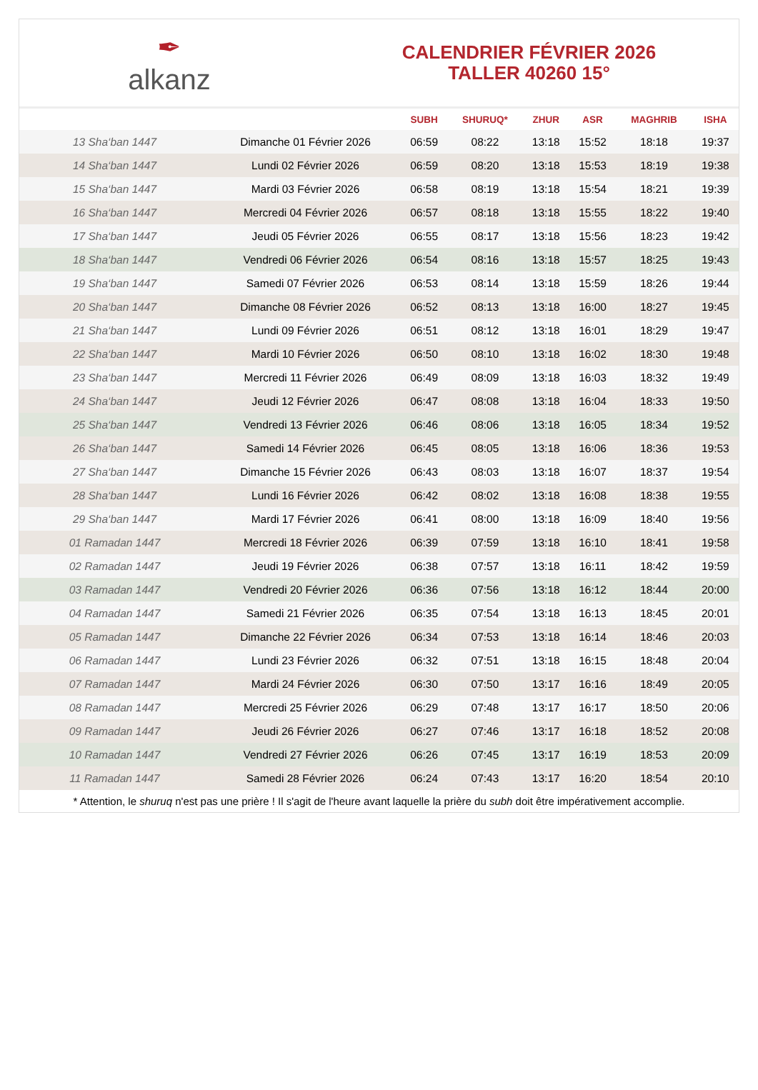✒
alkanz
CALENDRIER FÉVRIER 2026
TALLER 40260 15°
| | | SUBH | SHURUQ* | ZHUR | ASR | MAGHRIB | ISHA |
| --- | --- | --- | --- | --- | --- | --- | --- |
| 13 Sha‘ban 1447 | Dimanche 01 Février 2026 | 06:59 | 08:22 | 13:18 | 15:52 | 18:18 | 19:37 |
| 14 Sha‘ban 1447 | Lundi 02 Février 2026 | 06:59 | 08:20 | 13:18 | 15:53 | 18:19 | 19:38 |
| 15 Sha‘ban 1447 | Mardi 03 Février 2026 | 06:58 | 08:19 | 13:18 | 15:54 | 18:21 | 19:39 |
| 16 Sha‘ban 1447 | Mercredi 04 Février 2026 | 06:57 | 08:18 | 13:18 | 15:55 | 18:22 | 19:40 |
| 17 Sha‘ban 1447 | Jeudi 05 Février 2026 | 06:55 | 08:17 | 13:18 | 15:56 | 18:23 | 19:42 |
| 18 Sha‘ban 1447 | Vendredi 06 Février 2026 | 06:54 | 08:16 | 13:18 | 15:57 | 18:25 | 19:43 |
| 19 Sha‘ban 1447 | Samedi 07 Février 2026 | 06:53 | 08:14 | 13:18 | 15:59 | 18:26 | 19:44 |
| 20 Sha‘ban 1447 | Dimanche 08 Février 2026 | 06:52 | 08:13 | 13:18 | 16:00 | 18:27 | 19:45 |
| 21 Sha‘ban 1447 | Lundi 09 Février 2026 | 06:51 | 08:12 | 13:18 | 16:01 | 18:29 | 19:47 |
| 22 Sha‘ban 1447 | Mardi 10 Février 2026 | 06:50 | 08:10 | 13:18 | 16:02 | 18:30 | 19:48 |
| 23 Sha‘ban 1447 | Mercredi 11 Février 2026 | 06:49 | 08:09 | 13:18 | 16:03 | 18:32 | 19:49 |
| 24 Sha‘ban 1447 | Jeudi 12 Février 2026 | 06:47 | 08:08 | 13:18 | 16:04 | 18:33 | 19:50 |
| 25 Sha‘ban 1447 | Vendredi 13 Février 2026 | 06:46 | 08:06 | 13:18 | 16:05 | 18:34 | 19:52 |
| 26 Sha‘ban 1447 | Samedi 14 Février 2026 | 06:45 | 08:05 | 13:18 | 16:06 | 18:36 | 19:53 |
| 27 Sha‘ban 1447 | Dimanche 15 Février 2026 | 06:43 | 08:03 | 13:18 | 16:07 | 18:37 | 19:54 |
| 28 Sha‘ban 1447 | Lundi 16 Février 2026 | 06:42 | 08:02 | 13:18 | 16:08 | 18:38 | 19:55 |
| 29 Sha‘ban 1447 | Mardi 17 Février 2026 | 06:41 | 08:00 | 13:18 | 16:09 | 18:40 | 19:56 |
| 01 Ramadan 1447 | Mercredi 18 Février 2026 | 06:39 | 07:59 | 13:18 | 16:10 | 18:41 | 19:58 |
| 02 Ramadan 1447 | Jeudi 19 Février 2026 | 06:38 | 07:57 | 13:18 | 16:11 | 18:42 | 19:59 |
| 03 Ramadan 1447 | Vendredi 20 Février 2026 | 06:36 | 07:56 | 13:18 | 16:12 | 18:44 | 20:00 |
| 04 Ramadan 1447 | Samedi 21 Février 2026 | 06:35 | 07:54 | 13:18 | 16:13 | 18:45 | 20:01 |
| 05 Ramadan 1447 | Dimanche 22 Février 2026 | 06:34 | 07:53 | 13:18 | 16:14 | 18:46 | 20:03 |
| 06 Ramadan 1447 | Lundi 23 Février 2026 | 06:32 | 07:51 | 13:18 | 16:15 | 18:48 | 20:04 |
| 07 Ramadan 1447 | Mardi 24 Février 2026 | 06:30 | 07:50 | 13:17 | 16:16 | 18:49 | 20:05 |
| 08 Ramadan 1447 | Mercredi 25 Février 2026 | 06:29 | 07:48 | 13:17 | 16:17 | 18:50 | 20:06 |
| 09 Ramadan 1447 | Jeudi 26 Février 2026 | 06:27 | 07:46 | 13:17 | 16:18 | 18:52 | 20:08 |
| 10 Ramadan 1447 | Vendredi 27 Février 2026 | 06:26 | 07:45 | 13:17 | 16:19 | 18:53 | 20:09 |
| 11 Ramadan 1447 | Samedi 28 Février 2026 | 06:24 | 07:43 | 13:17 | 16:20 | 18:54 | 20:10 |
* Attention, le shuruq n'est pas une prière ! Il s'agit de l'heure avant laquelle la prière du subh doit être impérativement accomplie.